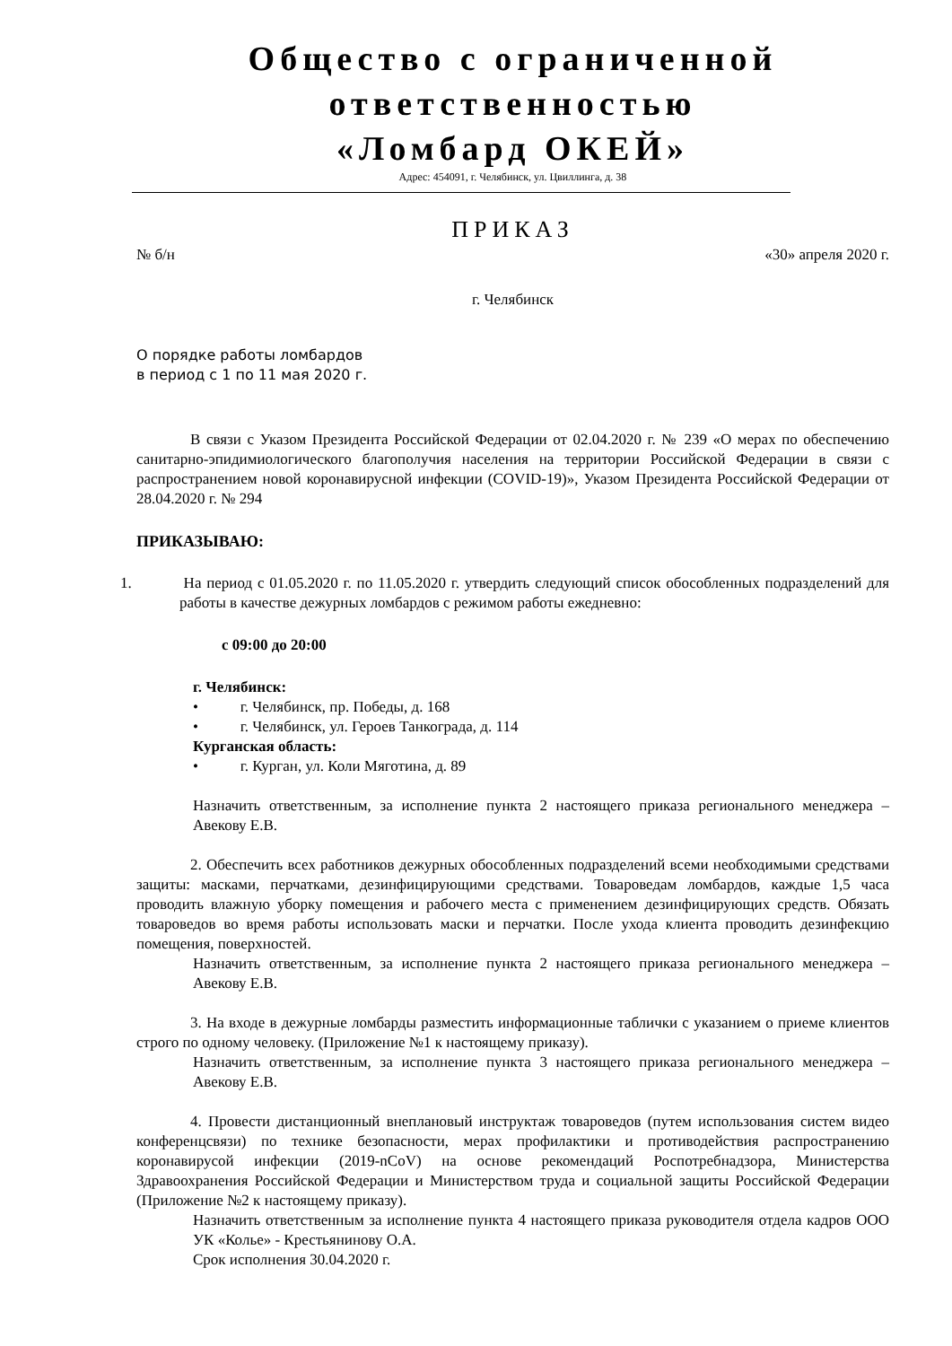Общество с ограниченной
ответственностью
«Ломбард ОКЕЙ»
Адрес: 454091, г. Челябинск, ул. Цвиллинга, д. 38
ПРИКАЗ
№ б/н «30» апреля 2020 г.
г. Челябинск
О порядке работы ломбардов
в период с 1 по 11 мая 2020 г.
В связи с Указом Президента Российской Федерации от 02.04.2020 г. № 239 «О мерах по обеспечению санитарно-эпидимиологического благополучия населения на территории Российской Федерации в связи с распространением новой коронавирусной инфекции (COVID-19)», Указом Президента Российской Федерации от 28.04.2020 г. № 294
ПРИКАЗЫВАЮ:
1. На период с 01.05.2020 г. по 11.05.2020 г. утвердить следующий список обособленных подразделений для работы в качестве дежурных ломбардов с режимом работы ежедневно:
с 09:00 до 20:00
г. Челябинск:
• г. Челябинск, пр. Победы, д. 168
• г. Челябинск, ул. Героев Танкограда, д. 114
Курганская область:
• г. Курган, ул. Коли Мяготина, д. 89
Назначить ответственным, за исполнение пункта 2 настоящего приказа регионального менеджера – Авекову Е.В.
2. Обеспечить всех работников дежурных обособленных подразделений всеми необходимыми средствами защиты: масками, перчатками, дезинфицирующими средствами. Товароведам ломбардов, каждые 1,5 часа проводить влажную уборку помещения и рабочего места с применением дезинфицирующих средств. Обязать товароведов во время работы использовать маски и перчатки. После ухода клиента проводить дезинфекцию помещения, поверхностей.
Назначить ответственным, за исполнение пункта 2 настоящего приказа регионального менеджера – Авекову Е.В.
3. На входе в дежурные ломбарды разместить информационные таблички с указанием о приеме клиентов строго по одному человеку. (Приложение №1 к настоящему приказу).
Назначить ответственным, за исполнение пункта 3 настоящего приказа регионального менеджера – Авекову Е.В.
4. Провести дистанционный внеплановый инструктаж товароведов (путем использования систем видео конференцсвязи) по технике безопасности, мерах профилактики и противодействия распространению коронавирусой инфекции (2019-nCoV) на основе рекомендаций Роспотребнадзора, Министерства Здравоохранения Российской Федерации и Министерством труда и социальной защиты Российской Федерации (Приложение №2 к настоящему приказу).
Назначить ответственным за исполнение пункта 4 настоящего приказа руководителя отдела кадров ООО УК «Колье» - Крестьянинову О.А.
Срок исполнения 30.04.2020 г.